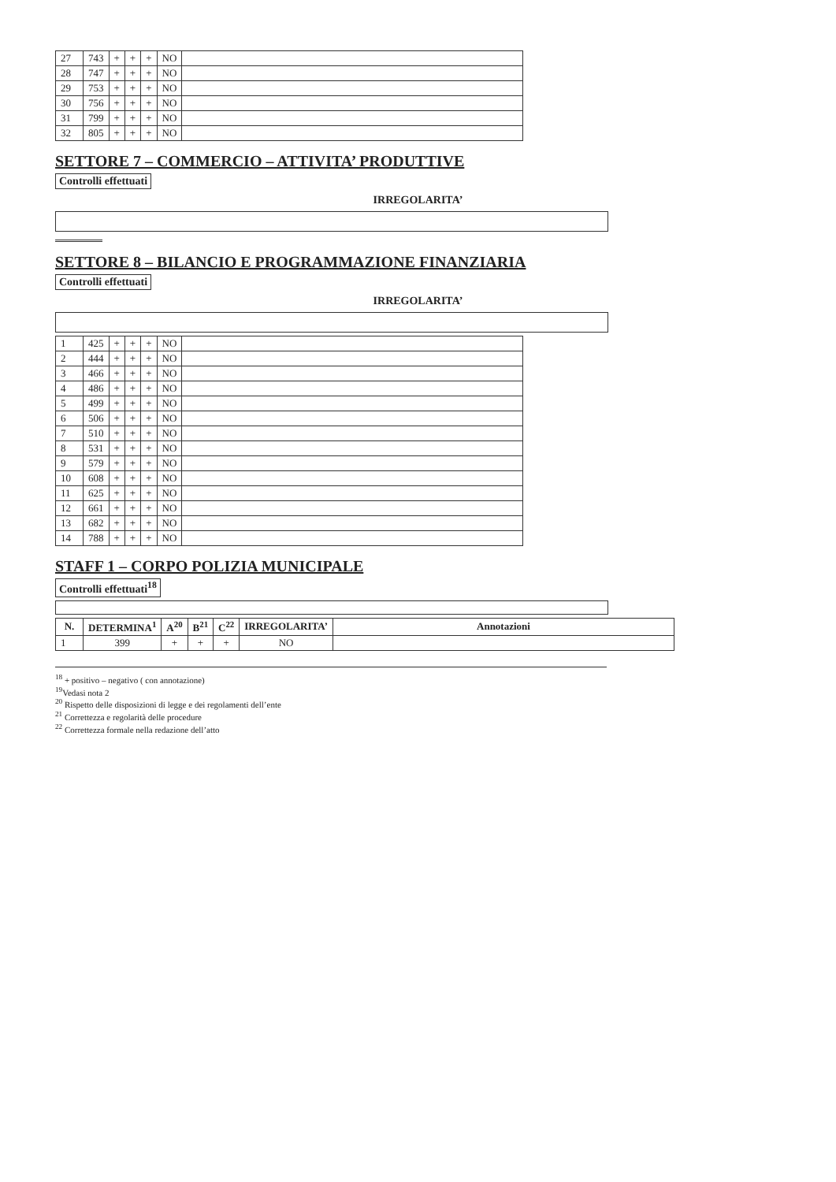| 27 | 743 | + | + | + | NO | |
| 28 | 747 | + | + | + | NO | |
| 29 | 753 | + | + | + | NO | |
| 30 | 756 | + | + | + | NO | |
| 31 | 799 | + | + | + | NO | |
| 32 | 805 | + | + | + | NO | |
SETTORE 7 – COMMERCIO – ATTIVITA’ PRODUTTIVE
Controlli effettuati
IRREGOLARITA’
SETTORE 8 – BILANCIO E PROGRAMMAZIONE FINANZIARIA
Controlli effettuati
IRREGOLARITA’
| 1 | 425 | + | + | + | NO | |
| 2 | 444 | + | + | + | NO | |
| 3 | 466 | + | + | + | NO | |
| 4 | 486 | + | + | + | NO | |
| 5 | 499 | + | + | + | NO | |
| 6 | 506 | + | + | + | NO | |
| 7 | 510 | + | + | + | NO | |
| 8 | 531 | + | + | + | NO | |
| 9 | 579 | + | + | + | NO | |
| 10 | 608 | + | + | + | NO | |
| 11 | 625 | + | + | + | NO | |
| 12 | 661 | + | + | + | NO | |
| 13 | 682 | + | + | + | NO | |
| 14 | 788 | + | + | + | NO | |
STAFF 1 – CORPO POLIZIA MUNICIPALE
Controlli effettuati<sup>18</sup>
| N. | DETERMINA<sup>1</sup> | A<sup>20</sup> | B<sup>21</sup> | C<sup>22</sup> | IRREGOLARITA’ | Annotazioni |
| --- | --- | --- | --- | --- | --- | --- |
| 1 | 399 | + | + | + | NO | |
<sup>18</sup> + positivo – negativo ( con annotazione)
<sup>19</sup> Vedasi nota 2
<sup>20</sup> Rispetto delle disposizioni di legge e dei regolamenti dell’ente
<sup>21</sup> Correttezza e regolarità delle procedure
<sup>22</sup> Correttezza formale nella redazione dell’atto